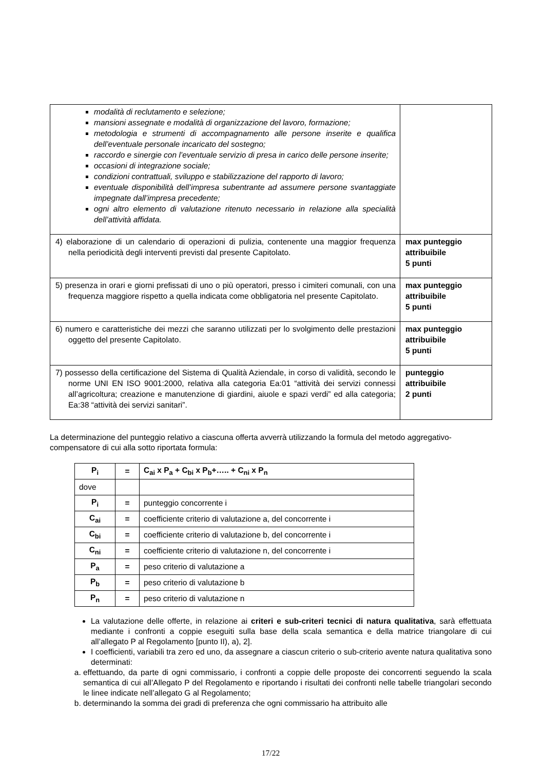| modalità di reclutamento e selezione; mansioni assegnate e modalità di organizzazione del lavoro, formazione; metodologia e strumenti di accompagnamento alle persone inserite e qualifica dell’eventuale personale incaricato del sostegno; raccordo e sinergie con l’eventuale servizio di presa in carico delle persone inserite; occasioni di integrazione sociale; condizioni contrattuali, sviluppo e stabilizzazione del rapporto di lavoro; eventuale disponibilità dell’impresa subentrante ad assumere persone svantaggiate impegnate dall’impresa precedente; ogni altro elemento di valutazione ritenuto necessario in relazione alla specialità dell’attività affidata. | |
| 4) elaborazione di un calendario di operazioni di pulizia, contenente una maggior frequenza nella periodicità degli interventi previsti dal presente Capitolato. | max punteggio attribuibile 5 punti |
| 5) presenza in orari e giorni prefissati di uno o più operatori, presso i cimiteri comunali, con una frequenza maggiore rispetto a quella indicata come obbligatoria nel presente Capitolato. | max punteggio attribuibile 5 punti |
| 6) numero e caratteristiche dei mezzi che saranno utilizzati per lo svolgimento delle prestazioni oggetto del presente Capitolato. | max punteggio attribuibile 5 punti |
| 7) possesso della certificazione del Sistema di Qualità Aziendale, in corso di validità, secondo le norme UNI EN ISO 9001:2000, relativa alla categoria Ea:01 “attività dei servizi connessi all’agricoltura; creazione e manutenzione di giardini, aiuole e spazi verdi” ed alla categoria; Ea:38 “attività dei servizi sanitari”. | punteggio attribuibile 2 punti |
La determinazione del punteggio relativo a ciascuna offerta avverrà utilizzando la formula del metodo aggregativo-compensatore di cui alla sotto riportata formula:
| P<sub>i</sub> | = | C<sub>ai</sub> x P<sub>a</sub> + C<sub>bi</sub> x P<sub>b</sub>+….. + C<sub>ni</sub> x P<sub>n</sub> |
| dove | | |
| P<sub>i</sub> | = | punteggio concorrente i |
| C<sub>ai</sub> | = | coefficiente criterio di valutazione a, del concorrente i |
| C<sub>bi</sub> | = | coefficiente criterio di valutazione b, del concorrente i |
| C<sub>ni</sub> | = | coefficiente criterio di valutazione n, del concorrente i |
| P<sub>a</sub> | = | peso criterio di valutazione a |
| P<sub>b</sub> | = | peso criterio di valutazione b |
| P<sub>n</sub> | = | peso criterio di valutazione n |
La valutazione delle offerte, in relazione ai criteri e sub-criteri tecnici di natura qualitativa, sarà effettuata mediante i confronti a coppie eseguiti sulla base della scala semantica e della matrice triangolare di cui all’allegato P al Regolamento [punto II), a), 2].
I coefficienti, variabili tra zero ed uno, da assegnare a ciascun criterio o sub-criterio avente natura qualitativa sono determinati:
a. effettuando, da parte di ogni commissario, i confronti a coppie delle proposte dei concorrenti seguendo la scala semantica di cui all’Allegato P del Regolamento e riportando i risultati dei confronti nelle tabelle triangolari secondo le linee indicate nell’allegato G al Regolamento;
b. determinando la somma dei gradi di preferenza che ogni commissario ha attribuito alle
17/22